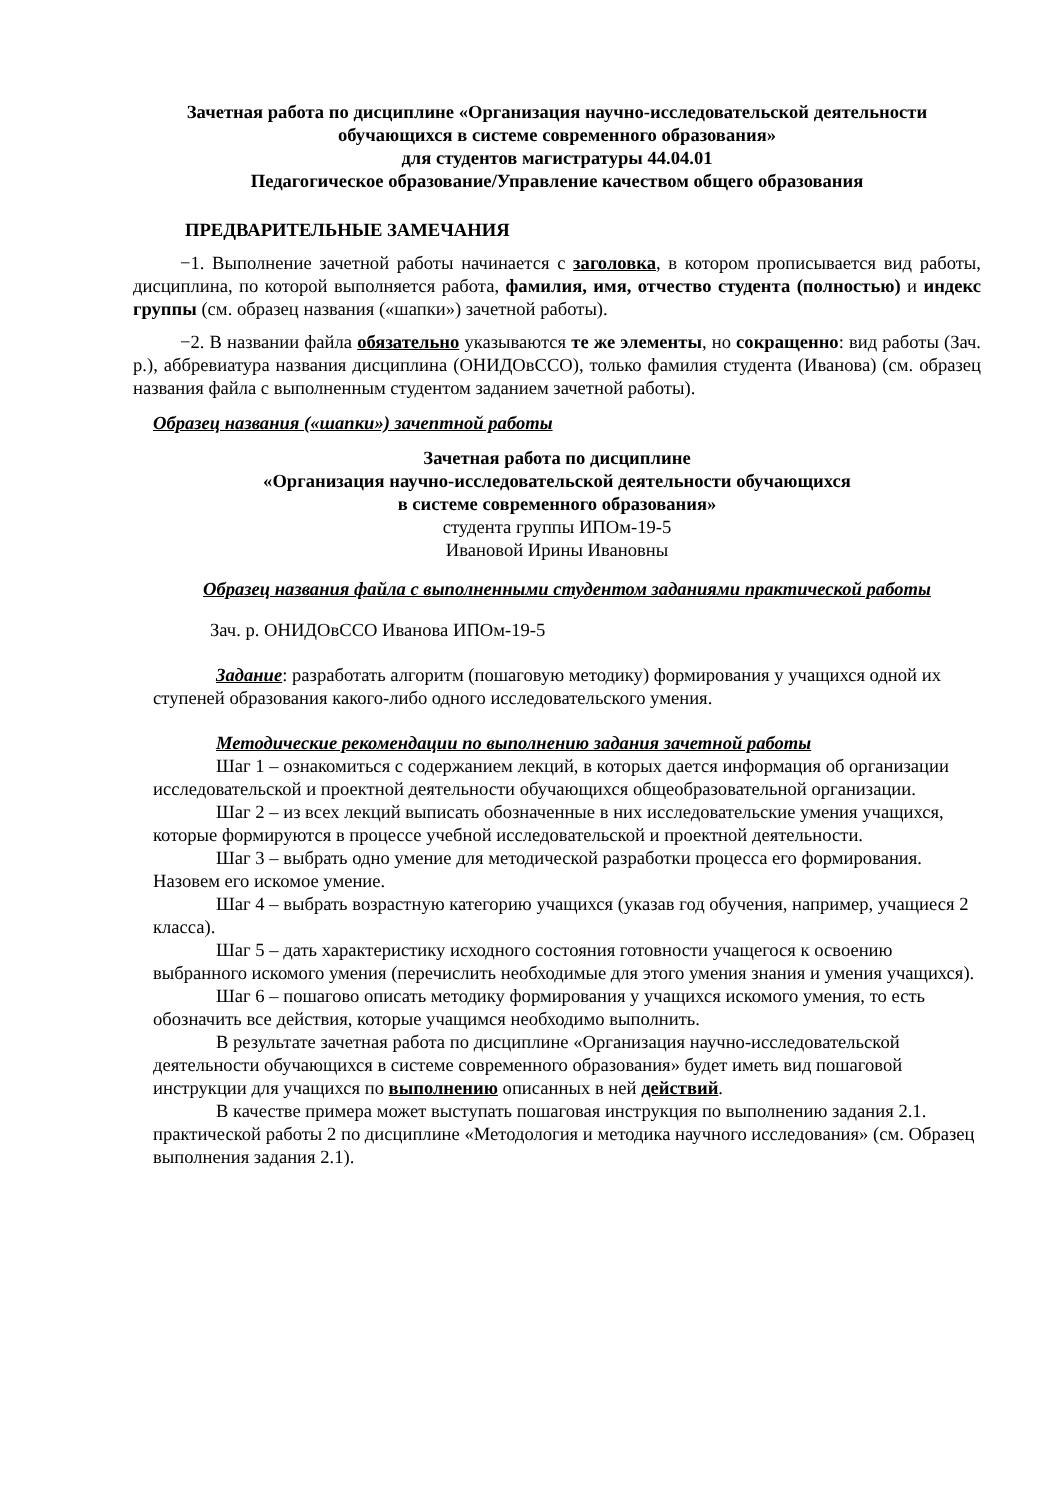Зачетная работа по дисциплине «Организация научно-исследовательской деятельности обучающихся в системе современного образования»
для студентов магистратуры 44.04.01
Педагогическое образование/Управление качеством общего образования
ПРЕДВАРИТЕЛЬНЫЕ ЗАМЕЧАНИЯ
−1. Выполнение зачетной работы начинается с заголовка, в котором прописывается вид работы, дисциплина, по которой выполняется работа, фамилия, имя, отчество студента (полностью) и индекс группы (см. образец названия («шапки») зачетной работы).
−2. В названии файла обязательно указываются те же элементы, но сокращенно: вид работы (Зач. р.), аббревиатура названия дисциплина (ОНИДОвССО), только фамилия студента (Иванова) (см. образец названия файла с выполненным студентом заданием зачетной работы).
Образец названия («шапки») зачептной работы
Зачетная работа по дисциплине
«Организация научно-исследовательской деятельности обучающихся
в системе современного образования»
студента группы ИПОм-19-5
Ивановой Ирины Ивановны
Образец названия файла с выполненными студентом заданиями практической работы
Зач. р. ОНИДОвССО Иванова ИПОм-19-5
Задание: разработать алгоритм (пошаговую методику) формирования у учащихся одной их ступеней образования какого-либо одного исследовательского умения.
Методические рекомендации по выполнению задания зачетной работы
Шаг 1 – ознакомиться с содержанием лекций, в которых дается информация об организации исследовательской и проектной деятельности обучающихся общеобразовательной организации.
Шаг 2 – из всех лекций выписать обозначенные в них исследовательские умения учащихся, которые формируются в процессе учебной исследовательской и проектной деятельности.
Шаг 3 – выбрать одно умение для методической разработки процесса его формирования. Назовем его искомое умение.
Шаг 4 – выбрать возрастную категорию учащихся (указав год обучения, например, учащиеся 2 класса).
Шаг 5 – дать характеристику исходного состояния готовности учащегося к освоению выбранного искомого умения (перечислить необходимые для этого умения знания и умения учащихся).
Шаг 6 – пошагово описать методику формирования у учащихся искомого умения, то есть обозначить все действия, которые учащимся необходимо выполнить.
В результате зачетная работа по дисциплине «Организация научно-исследовательской деятельности обучающихся в системе современного образования» будет иметь вид пошаговой инструкции для учащихся по выполнению описанных в ней действий.
В качестве примера может выступать пошаговая инструкция по выполнению задания 2.1. практической работы 2 по дисциплине «Методология и методика научного исследования» (см. Образец выполнения задания 2.1).